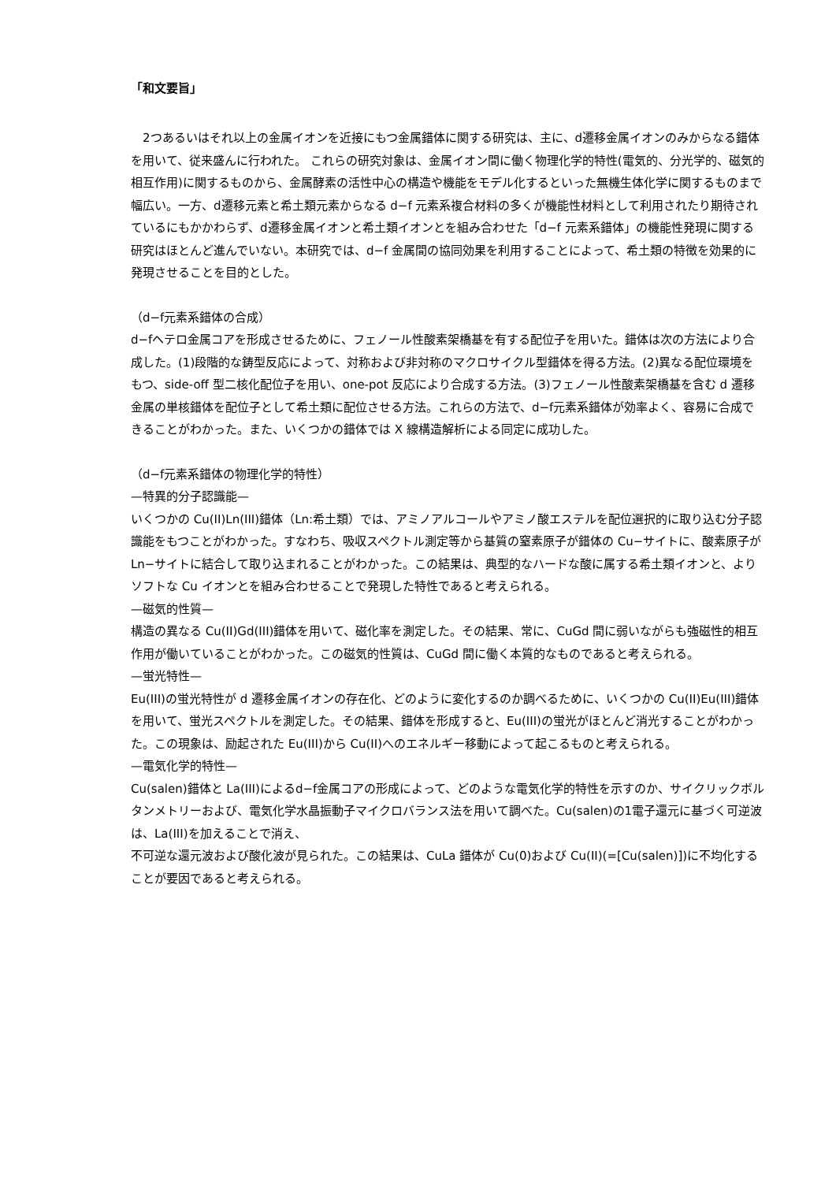「和文要旨」
　2つあるいはそれ以上の金属イオンを近接にもつ金属錯体に関する研究は、主に、d遷移金属イオンのみからなる錯体を用いて、従来盛んに行われた。 これらの研究対象は、金属イオン間に働く物理化学的特性(電気的、分光学的、磁気的相互作用)に関するものから、金属酵素の活性中心の構造や機能をモデル化するといった無機生体化学に関するものまで幅広い。一方、d遷移元素と希土類元素からなる d−f 元素系複合材料の多くが機能性材料として利用されたり期待されているにもかかわらず、d遷移金属イオンと希土類イオンとを組み合わせた「d−f 元素系錯体」の機能性発現に関する研究はほとんど進んでいない。本研究では、d−f 金属間の協同効果を利用することによって、希土類の特徴を効果的に発現させることを目的とした。
（d−f元素系錯体の合成）
d−fヘテロ金属コアを形成させるために、フェノール性酸素架橋基を有する配位子を用いた。錯体は次の方法により合成した。(1)段階的な鋳型反応によって、対称および非対称のマクロサイクル型錯体を得る方法。(2)異なる配位環境をもつ、side-off 型二核化配位子を用い、one-pot 反応により合成する方法。(3)フェノール性酸素架橋基を含む d 遷移金属の単核錯体を配位子として希土類に配位させる方法。これらの方法で、d−f元素系錯体が効率よく、容易に合成できることがわかった。また、いくつかの錯体では X 線構造解析による同定に成功した。
（d−f元素系錯体の物理化学的特性）
—特異的分子認識能—
いくつかの Cu(II)Ln(III)錯体（Ln:希土類）では、アミノアルコールやアミノ酸エステルを配位選択的に取り込む分子認識能をもつことがわかった。すなわち、吸収スペクトル測定等から基質の窒素原子が錯体の Cu−サイトに、酸素原子が Ln−サイトに結合して取り込まれることがわかった。この結果は、典型的なハードな酸に属する希土類イオンと、よりソフトな Cu イオンとを組み合わせることで発現した特性であると考えられる。
—磁気的性質—
構造の異なる Cu(II)Gd(III)錯体を用いて、磁化率を測定した。その結果、常に、CuGd 間に弱いながらも強磁性的相互作用が働いていることがわかった。この磁気的性質は、CuGd 間に働く本質的なものであると考えられる。
—蛍光特性—
Eu(III)の蛍光特性が d 遷移金属イオンの存在化、どのように変化するのか調べるために、いくつかの Cu(II)Eu(III)錯体を用いて、蛍光スペクトルを測定した。その結果、錯体を形成すると、Eu(III)の蛍光がほとんど消光することがわかった。この現象は、励起された Eu(III)から Cu(II)へのエネルギー移動によって起こるものと考えられる。
—電気化学的特性—
Cu(salen)錯体と La(III)によるd−f金属コアの形成によって、どのような電気化学的特性を示すのか、サイクリックボルタンメトリーおよび、電気化学水晶振動子マイクロバランス法を用いて調べた。Cu(salen)の1電子還元に基づく可逆波は、La(III)を加えることで消え、
不可逆な還元波および酸化波が見られた。この結果は、CuLa 錯体が Cu(0)および Cu(II)(=[Cu(salen)])に不均化することが要因であると考えられる。